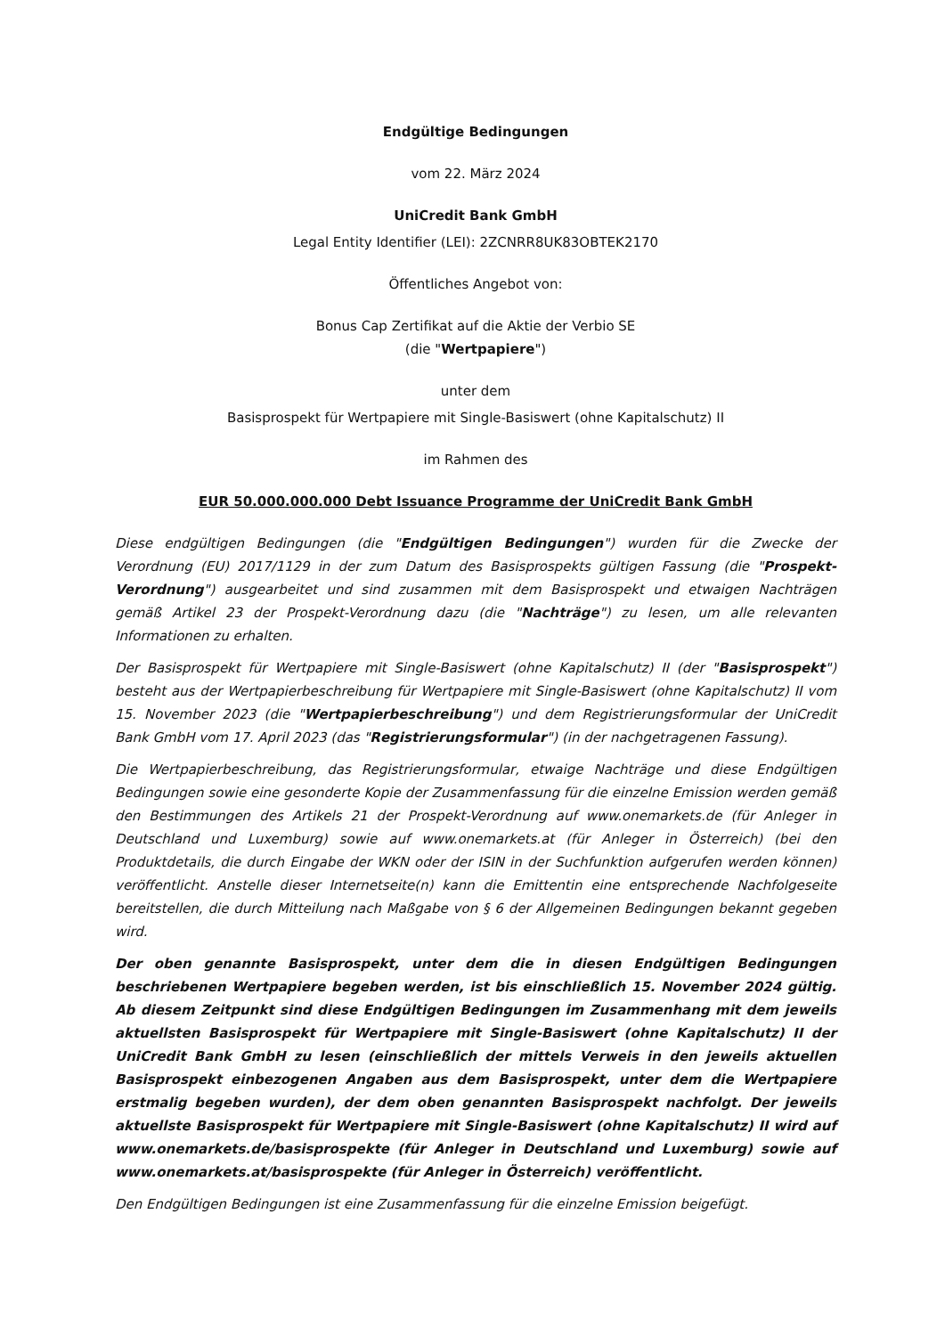Endgültige Bedingungen
vom 22. März 2024
UniCredit Bank GmbH
Legal Entity Identifier (LEI): 2ZCNRR8UK83OBTEK2170
Öffentliches Angebot von:
Bonus Cap Zertifikat auf die Aktie der Verbio SE
(die "Wertpapiere")
unter dem
Basisprospekt für Wertpapiere mit Single-Basiswert (ohne Kapitalschutz) II
im Rahmen des
EUR 50.000.000.000 Debt Issuance Programme der UniCredit Bank GmbH
Diese endgültigen Bedingungen (die "Endgültigen Bedingungen") wurden für die Zwecke der Verordnung (EU) 2017/1129 in der zum Datum des Basisprospekts gültigen Fassung (die "Prospekt-Verordnung") ausgearbeitet und sind zusammen mit dem Basisprospekt und etwaigen Nachträgen gemäß Artikel 23 der Prospekt-Verordnung dazu (die "Nachträge") zu lesen, um alle relevanten Informationen zu erhalten.
Der Basisprospekt für Wertpapiere mit Single-Basiswert (ohne Kapitalschutz) II (der "Basisprospekt") besteht aus der Wertpapierbeschreibung für Wertpapiere mit Single-Basiswert (ohne Kapitalschutz) II vom 15. November 2023 (die "Wertpapierbeschreibung") und dem Registrierungsformular der UniCredit Bank GmbH vom 17. April 2023 (das "Registrierungsformular") (in der nachgetragenen Fassung).
Die Wertpapierbeschreibung, das Registrierungsformular, etwaige Nachträge und diese Endgültigen Bedingungen sowie eine gesonderte Kopie der Zusammenfassung für die einzelne Emission werden gemäß den Bestimmungen des Artikels 21 der Prospekt-Verordnung auf www.onemarkets.de (für Anleger in Deutschland und Luxemburg) sowie auf www.onemarkets.at (für Anleger in Österreich) (bei den Produktdetails, die durch Eingabe der WKN oder der ISIN in der Suchfunktion aufgerufen werden können) veröffentlicht. Anstelle dieser Internetseite(n) kann die Emittentin eine entsprechende Nachfolgeseite bereitstellen, die durch Mitteilung nach Maßgabe von § 6 der Allgemeinen Bedingungen bekannt gegeben wird.
Der oben genannte Basisprospekt, unter dem die in diesen Endgültigen Bedingungen beschriebenen Wertpapiere begeben werden, ist bis einschließlich 15. November 2024 gültig. Ab diesem Zeitpunkt sind diese Endgültigen Bedingungen im Zusammenhang mit dem jeweils aktuellsten Basisprospekt für Wertpapiere mit Single-Basiswert (ohne Kapitalschutz) II der UniCredit Bank GmbH zu lesen (einschließlich der mittels Verweis in den jeweils aktuellen Basisprospekt einbezogenen Angaben aus dem Basisprospekt, unter dem die Wertpapiere erstmalig begeben wurden), der dem oben genannten Basisprospekt nachfolgt. Der jeweils aktuellste Basisprospekt für Wertpapiere mit Single-Basiswert (ohne Kapitalschutz) II wird auf www.onemarkets.de/basisprospekte (für Anleger in Deutschland und Luxemburg) sowie auf www.onemarkets.at/basisprospekte (für Anleger in Österreich) veröffentlicht.
Den Endgültigen Bedingungen ist eine Zusammenfassung für die einzelne Emission beigefügt.